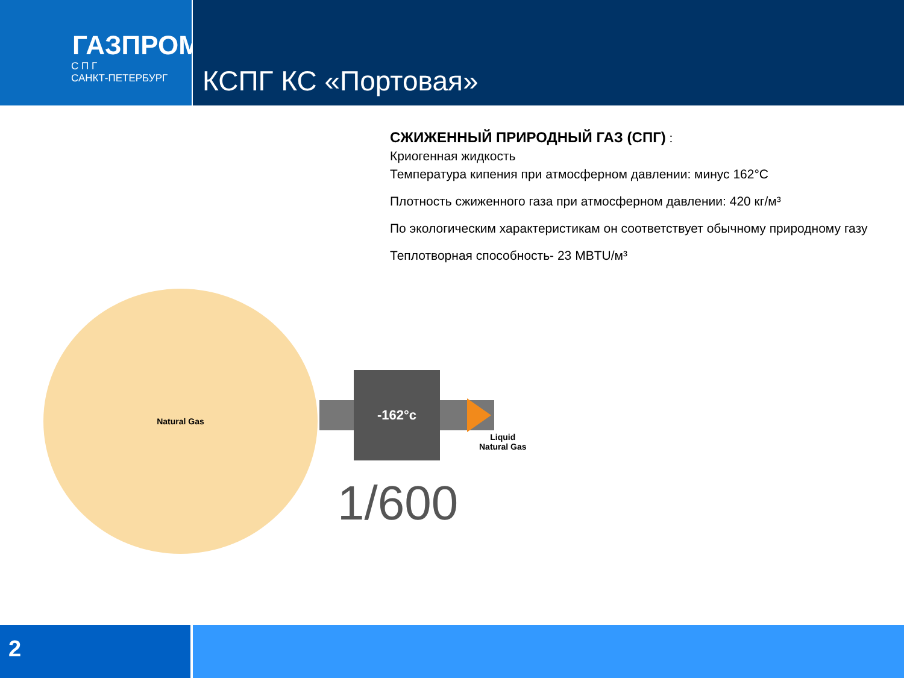ГАЗПРОМ
С П Г
САНКТ-ПЕТЕРБУРГ
КСПГ КС «Портовая»
СЖИЖЕННЫЙ ПРИРОДНЫЙ ГАЗ (СПГ) :
Криогенная жидкость
Температура кипения при атмосферном давлении: минус 162°С
Плотность сжиженного газа при атмосферном давлении: 420 кг/м³
По экологическим характеристикам он соответствует обычному природному газу
Теплотворная способность- 23 MBTU/м³
Natural Gas
-162°c
Liquid
Natural Gas
1/600
2